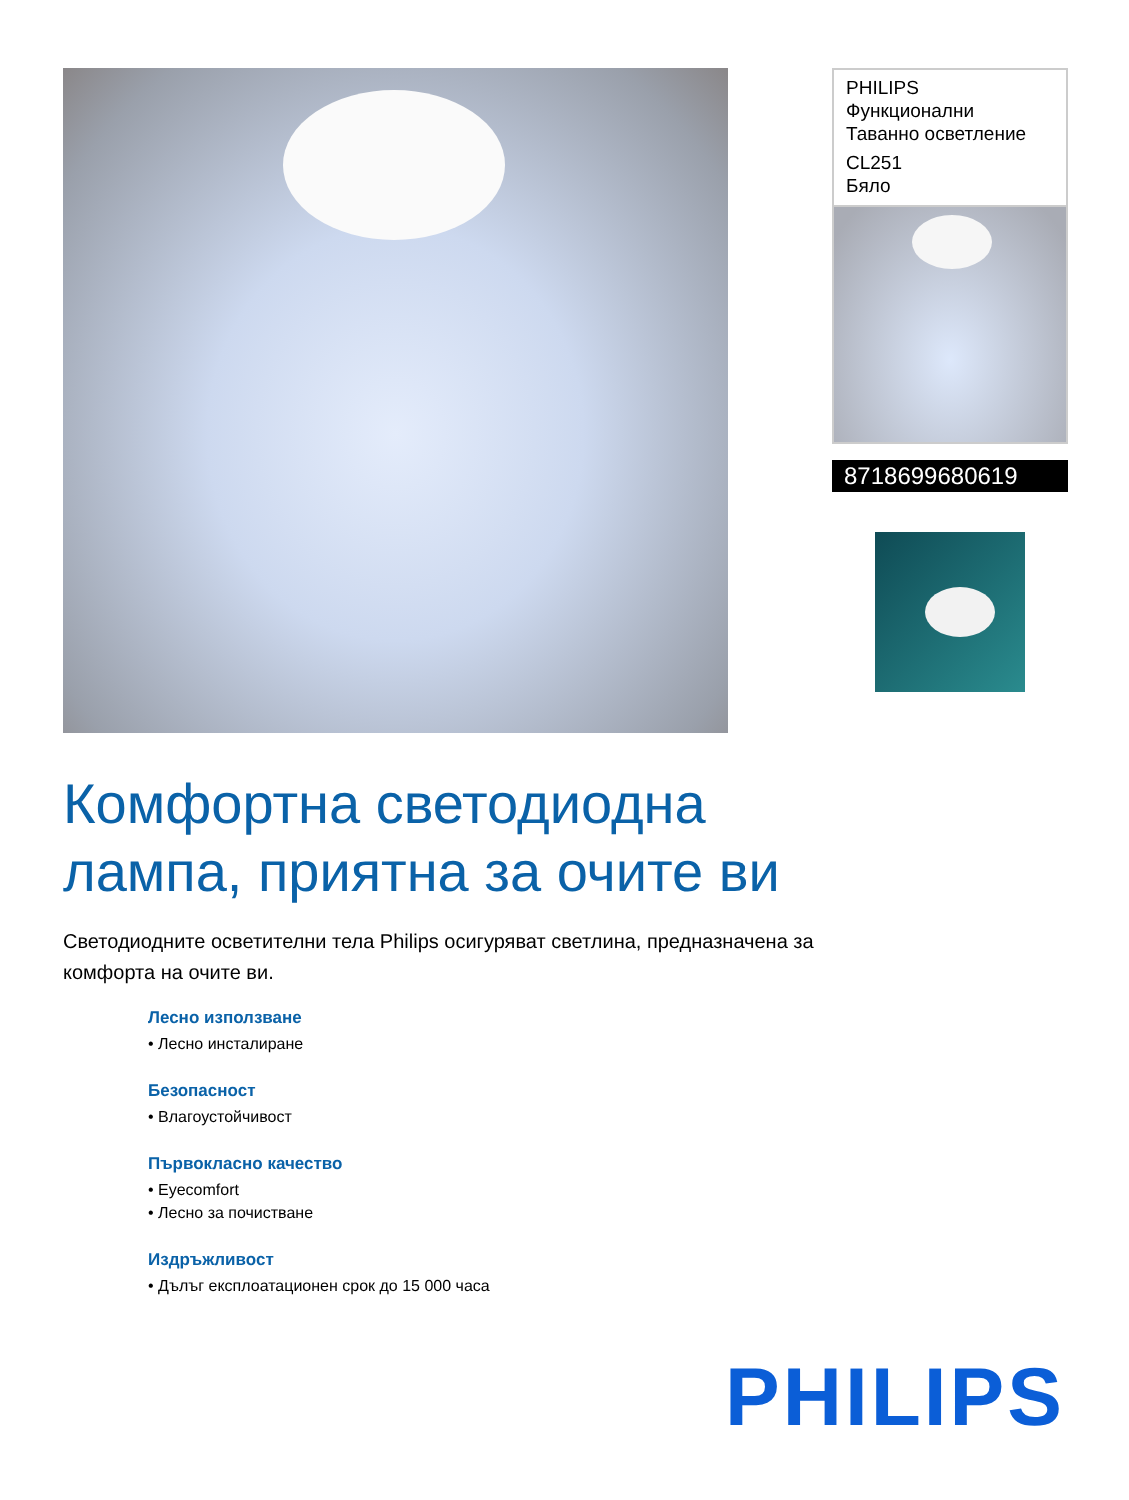PHILIPS
Функционални
Таванно осветление
CL251
Бяло
8718699680619
Комфортна светодиодна лампа, приятна за очите ви
Светодиодните осветителни тела Philips осигуряват светлина, предназначена за комфорта на очите ви.
Лесно използване
• Лесно инсталиране
Безопасност
• Влагоустойчивост
Първокласно качество
• Eyecomfort
• Лесно за почистване
Издръжливост
• Дълъг експлоатационен срок до 15 000 часа
PHILIPS